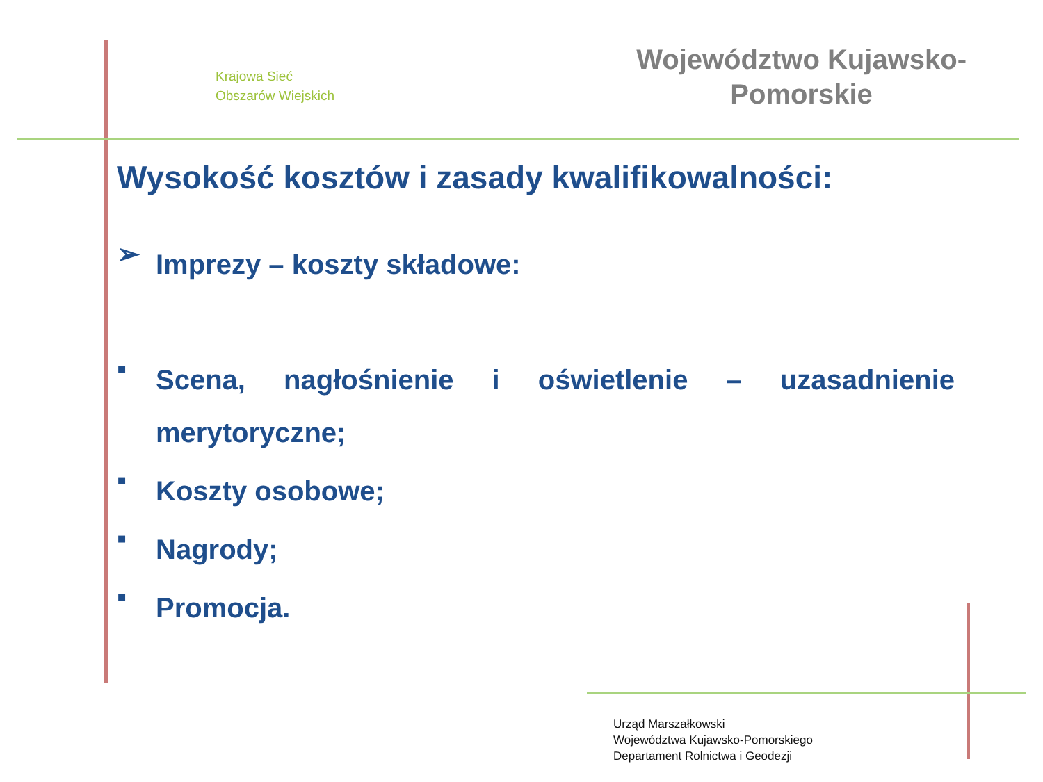Krajowa Sieć
Obszarów Wiejskich
Województwo Kujawsko-
Pomorskie
Wysokość kosztów i zasady kwalifikowalności:
➢
Imprezy – koszty składowe:
▪
Scena, nagłośnienie i oświetlenie – uzasadnienie merytoryczne;
▪
Koszty osobowe;
▪
Nagrody;
▪
Promocja.
Urząd Marszałkowski
Województwa Kujawsko-Pomorskiego
Departament Rolnictwa i Geodezji